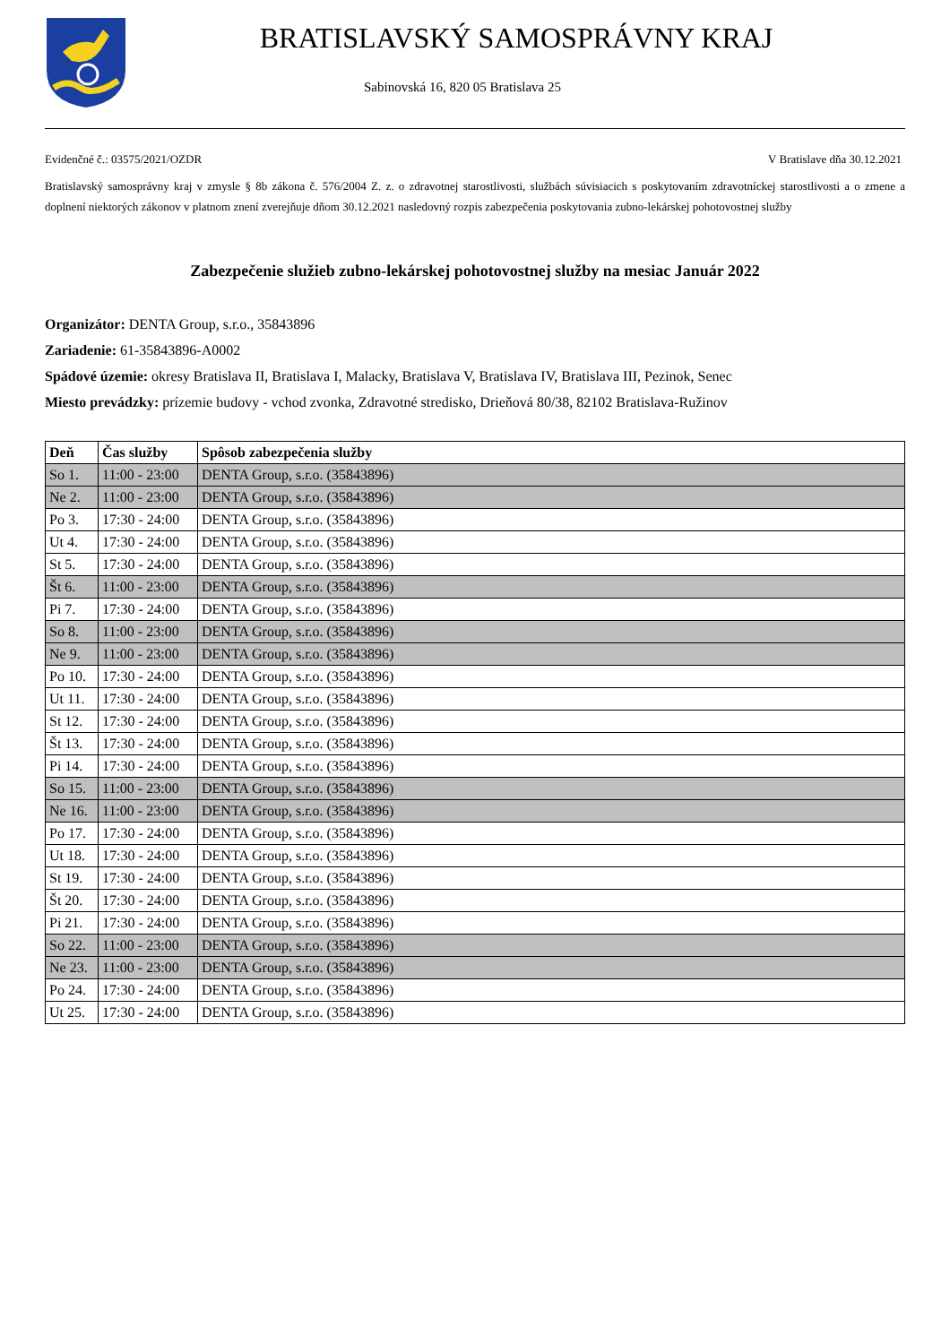BRATISLAVSKÝ SAMOSPRÁVNY KRAJ
Sabinovská 16, 820 05 Bratislava 25
Evidenčné č.: 03575/2021/OZDR V Bratislave dňa 30.12.2021
Bratislavský samosprávny kraj v zmysle § 8b zákona č. 576/2004 Z. z. o zdravotnej starostlivosti, službách súvisiacich s poskytovaním zdravotníckej starostlivosti a o zmene a doplnení niektorých zákonov v platnom znení zverejňuje dňom 30.12.2021 nasledovný rozpis zabezpečenia poskytovania zubno-lekárskej pohotovostnej služby
Zabezpečenie služieb zubno-lekárskej pohotovostnej služby na mesiac Január 2022
Organizátor: DENTA Group, s.r.o., 35843896
Zariadenie: 61-35843896-A0002
Spádové územie: okresy Bratislava II, Bratislava I, Malacky, Bratislava V, Bratislava IV, Bratislava III, Pezinok, Senec
Miesto prevádzky: prízemie budovy - vchod zvonka, Zdravotné stredisko, Drieňová 80/38, 82102 Bratislava-Ružinov
| Deň | Čas služby | Spôsob zabezpečenia služby |
| --- | --- | --- |
| So 1. | 11:00 - 23:00 | DENTA Group, s.r.o. (35843896) |
| Ne 2. | 11:00 - 23:00 | DENTA Group, s.r.o. (35843896) |
| Po 3. | 17:30 - 24:00 | DENTA Group, s.r.o. (35843896) |
| Ut 4. | 17:30 - 24:00 | DENTA Group, s.r.o. (35843896) |
| St 5. | 17:30 - 24:00 | DENTA Group, s.r.o. (35843896) |
| Št 6. | 11:00 - 23:00 | DENTA Group, s.r.o. (35843896) |
| Pi 7. | 17:30 - 24:00 | DENTA Group, s.r.o. (35843896) |
| So 8. | 11:00 - 23:00 | DENTA Group, s.r.o. (35843896) |
| Ne 9. | 11:00 - 23:00 | DENTA Group, s.r.o. (35843896) |
| Po 10. | 17:30 - 24:00 | DENTA Group, s.r.o. (35843896) |
| Ut 11. | 17:30 - 24:00 | DENTA Group, s.r.o. (35843896) |
| St 12. | 17:30 - 24:00 | DENTA Group, s.r.o. (35843896) |
| Št 13. | 17:30 - 24:00 | DENTA Group, s.r.o. (35843896) |
| Pi 14. | 17:30 - 24:00 | DENTA Group, s.r.o. (35843896) |
| So 15. | 11:00 - 23:00 | DENTA Group, s.r.o. (35843896) |
| Ne 16. | 11:00 - 23:00 | DENTA Group, s.r.o. (35843896) |
| Po 17. | 17:30 - 24:00 | DENTA Group, s.r.o. (35843896) |
| Ut 18. | 17:30 - 24:00 | DENTA Group, s.r.o. (35843896) |
| St 19. | 17:30 - 24:00 | DENTA Group, s.r.o. (35843896) |
| Št 20. | 17:30 - 24:00 | DENTA Group, s.r.o. (35843896) |
| Pi 21. | 17:30 - 24:00 | DENTA Group, s.r.o. (35843896) |
| So 22. | 11:00 - 23:00 | DENTA Group, s.r.o. (35843896) |
| Ne 23. | 11:00 - 23:00 | DENTA Group, s.r.o. (35843896) |
| Po 24. | 17:30 - 24:00 | DENTA Group, s.r.o. (35843896) |
| Ut 25. | 17:30 - 24:00 | DENTA Group, s.r.o. (35843896) |